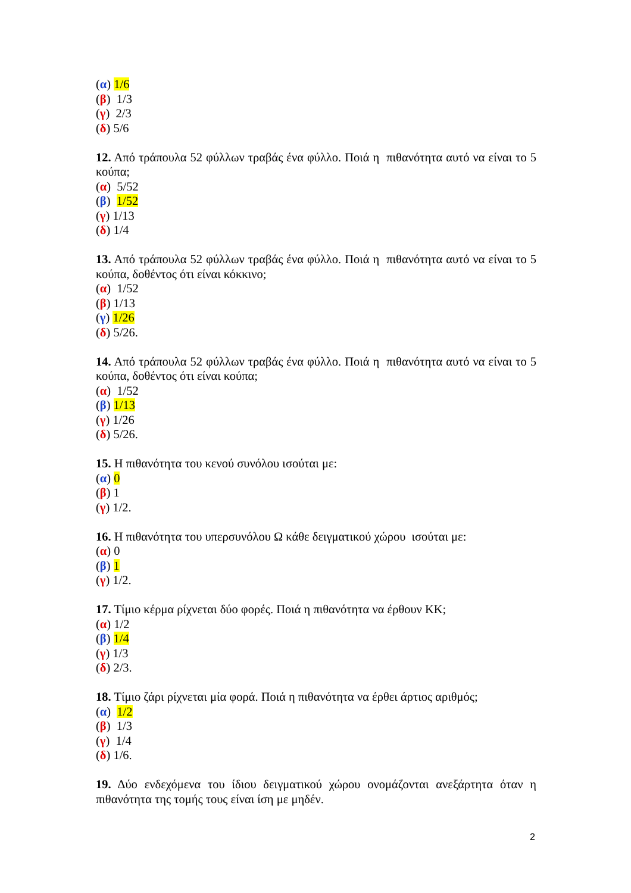(α) 1/6
(β) 1/3
(γ) 2/3
(δ) 5/6
12. Από τράπουλα 52 φύλλων τραβάς ένα φύλλο. Ποιά η πιθανότητα αυτό να είναι το 5 κούπα;
(α) 5/52
(β) 1/52
(γ) 1/13
(δ) 1/4
13. Από τράπουλα 52 φύλλων τραβάς ένα φύλλο. Ποιά η πιθανότητα αυτό να είναι το 5 κούπα, δοθέντος ότι είναι κόκκινο;
(α) 1/52
(β) 1/13
(γ) 1/26
(δ) 5/26.
14. Από τράπουλα 52 φύλλων τραβάς ένα φύλλο. Ποιά η πιθανότητα αυτό να είναι το 5 κούπα, δοθέντος ότι είναι κούπα;
(α) 1/52
(β) 1/13
(γ) 1/26
(δ) 5/26.
15. Η πιθανότητα του κενού συνόλου ισούται με:
(α) 0
(β) 1
(γ) 1/2.
16. Η πιθανότητα του υπερσυνόλου Ω κάθε δειγματικού χώρου ισούται με:
(α) 0
(β) 1
(γ) 1/2.
17. Τίμιο κέρμα ρίχνεται δύο φορές. Ποιά η πιθανότητα να έρθουν ΚΚ;
(α) 1/2
(β) 1/4
(γ) 1/3
(δ) 2/3.
18. Τίμιο ζάρι ρίχνεται μία φορά. Ποιά η πιθανότητα να έρθει άρτιος αριθμός;
(α) 1/2
(β) 1/3
(γ) 1/4
(δ) 1/6.
19. Δύο ενδεχόμενα του ίδιου δειγματικού χώρου ονομάζονται ανεξάρτητα όταν η πιθανότητα της τομής τους είναι ίση με μηδέν.
2